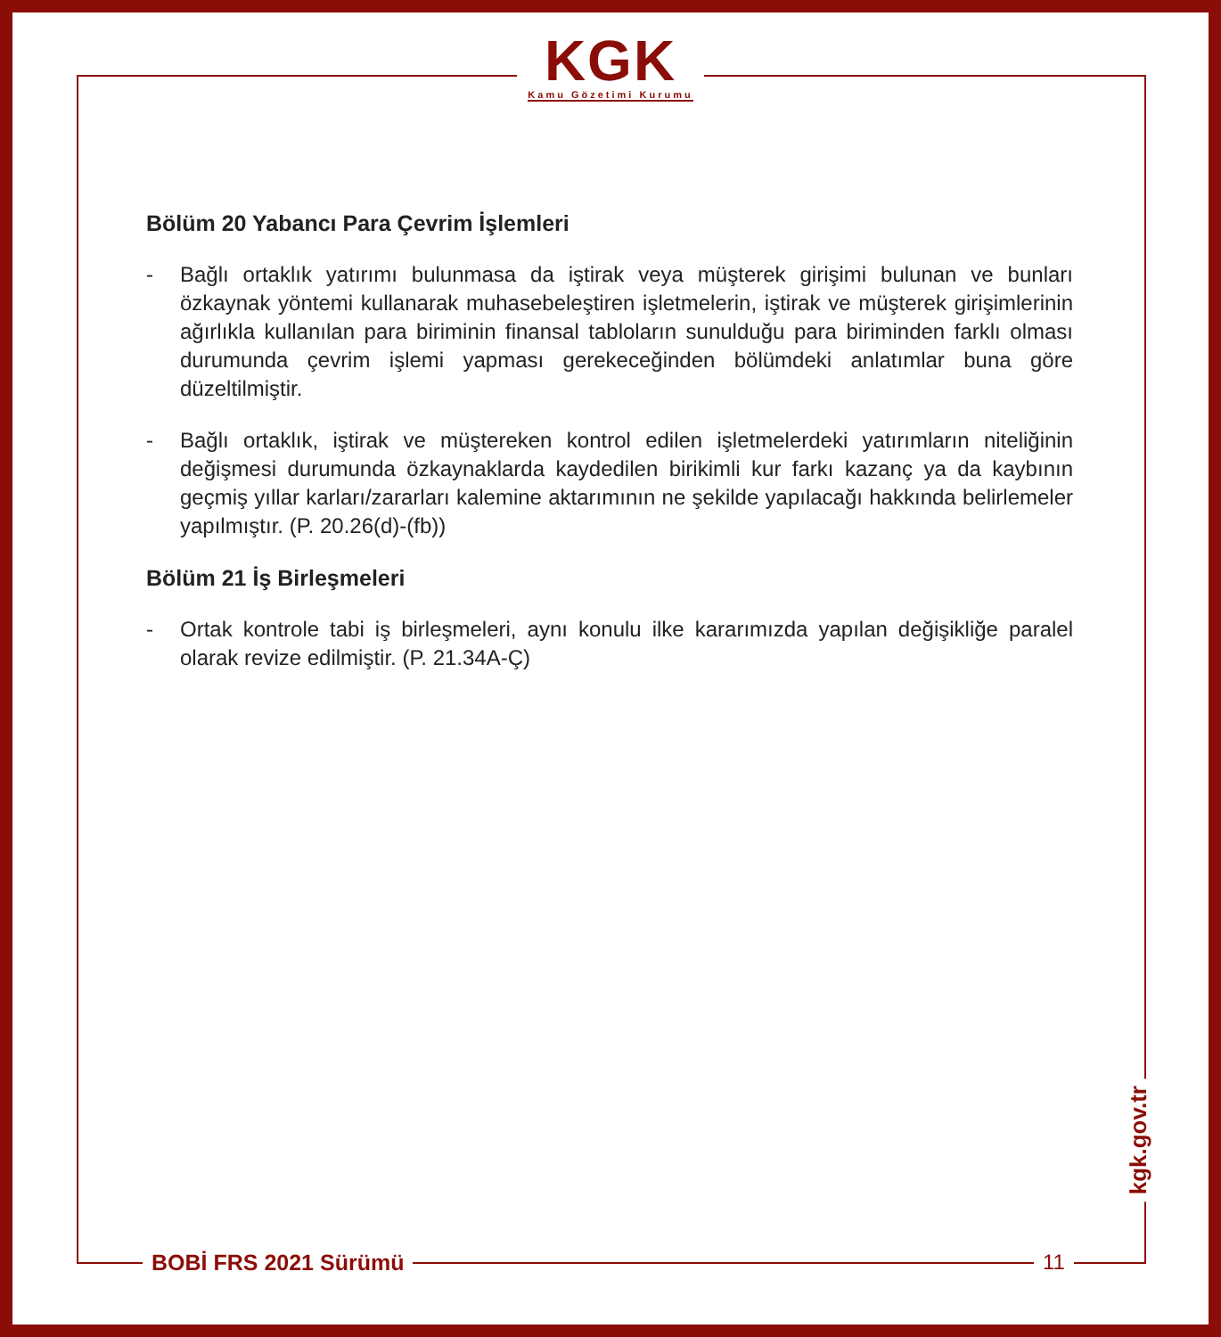KGK
Kamu Gözetimi Kurumu
Bölüm 20 Yabancı Para Çevrim İşlemleri
- Bağlı ortaklık yatırımı bulunmasa da iştirak veya müşterek girişimi bulunan ve bunları özkaynak yöntemi kullanarak muhasebeleştiren işletmelerin, iştirak ve müşterek girişimlerinin ağırlıkla kullanılan para biriminin finansal tabloların sunulduğu para biriminden farklı olması durumunda çevrim işlemi yapması gerekeceğinden bölümdeki anlatımlar buna göre düzeltilmiştir.
- Bağlı ortaklık, iştirak ve müştereken kontrol edilen işletmelerdeki yatırımların niteliğinin değişmesi durumunda özkaynaklarda kaydedilen birikimli kur farkı kazanç ya da kaybının geçmiş yıllar karları/zararları kalemine aktarımının ne şekilde yapılacağı hakkında belirlemeler yapılmıştır. (P. 20.26(d)-(fb))
Bölüm 21 İş Birleşmeleri
- Ortak kontrole tabi iş birleşmeleri, aynı konulu ilke kararımızda yapılan değişikliğe paralel olarak revize edilmiştir. (P. 21.34A-Ç)
BOBİ FRS 2021 Sürümü 11
kgk.gov.tr